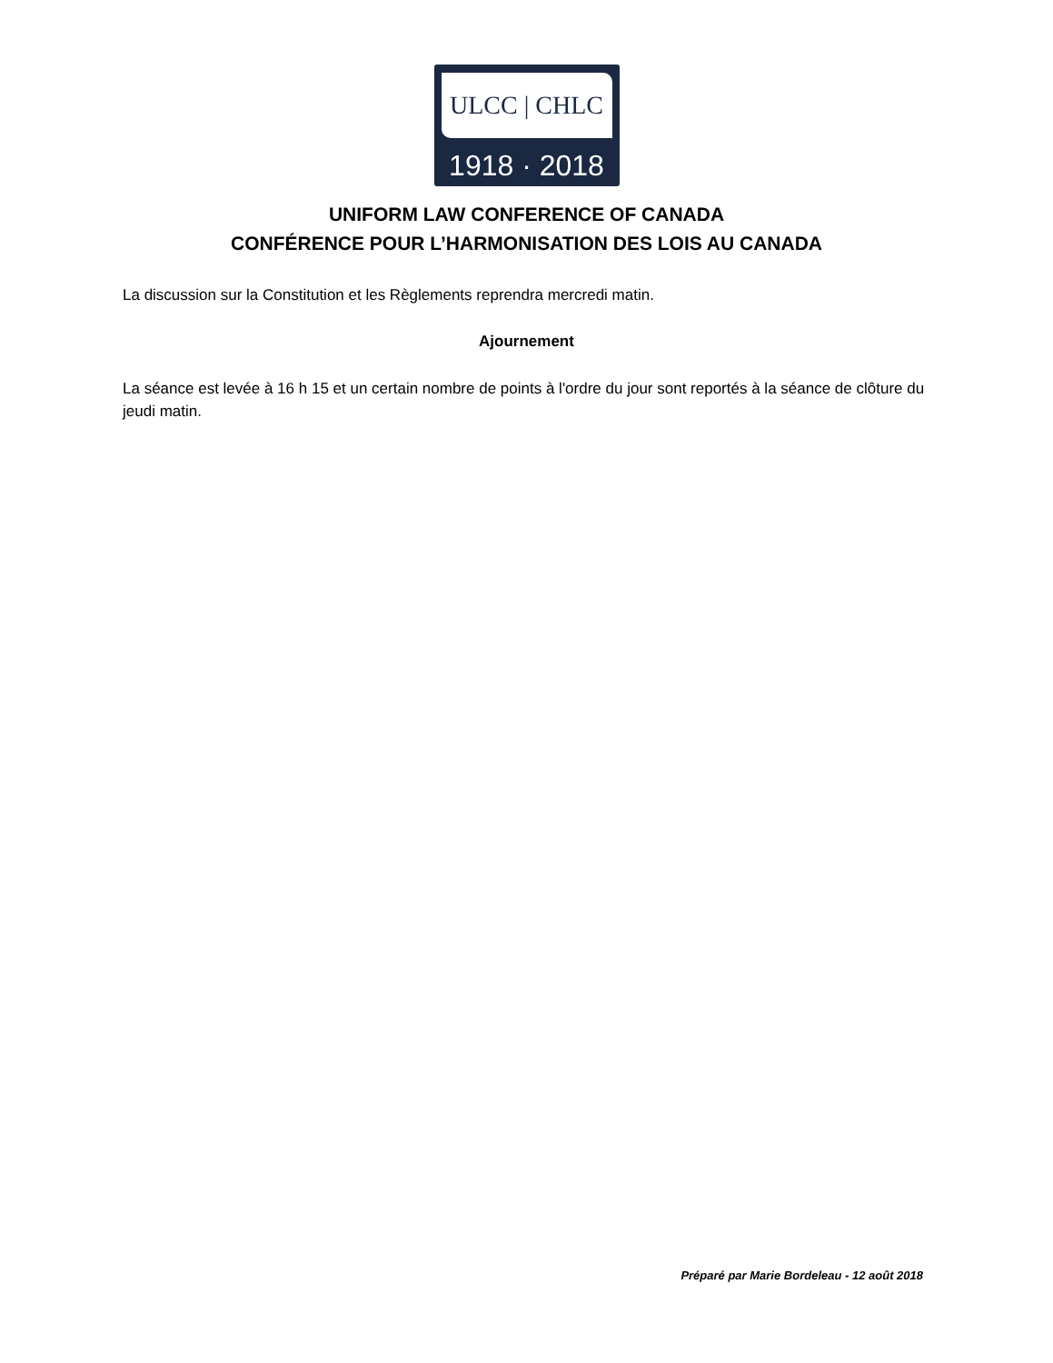ULCC | CHLC
1918 · 2018
UNIFORM LAW CONFERENCE OF CANADA
CONFÉRENCE POUR L’HARMONISATION DES LOIS AU CANADA
La discussion sur la Constitution et les Règlements reprendra mercredi matin.
Ajournement
La séance est levée à 16 h 15 et un certain nombre de points à l'ordre du jour sont reportés à la séance de clôture du jeudi matin.
Préparé par Marie Bordeleau - 12 août 2018